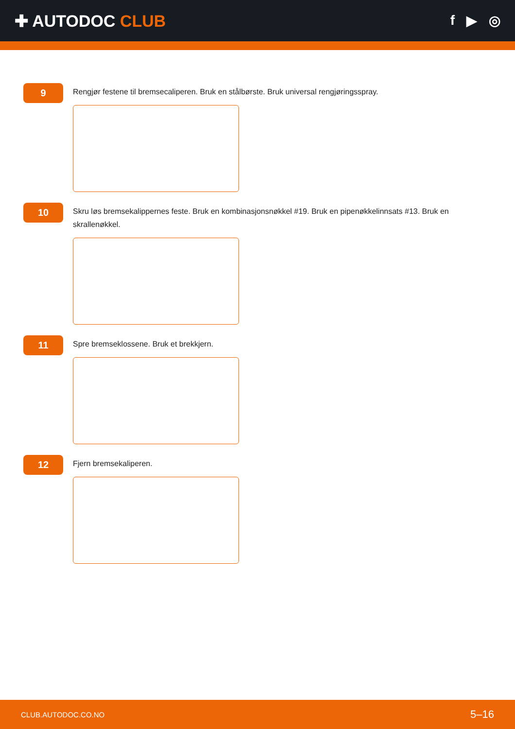✚ AUTODOC CLUB
f ▶ ◎
9
Rengjør festene til bremsecaliperen. Bruk en stålbørste. Bruk universal rengjøringsspray.
10
Skru løs bremsekalippernes feste. Bruk en kombinasjonsnøkkel #19. Bruk en pipenøkkelinnsats #13. Bruk en skrallenøkkel.
11
Spre bremseklossene. Bruk et brekkjern.
12
Fjern bremsekaliperen.
CLUB.AUTODOC.CO.NO 5–16